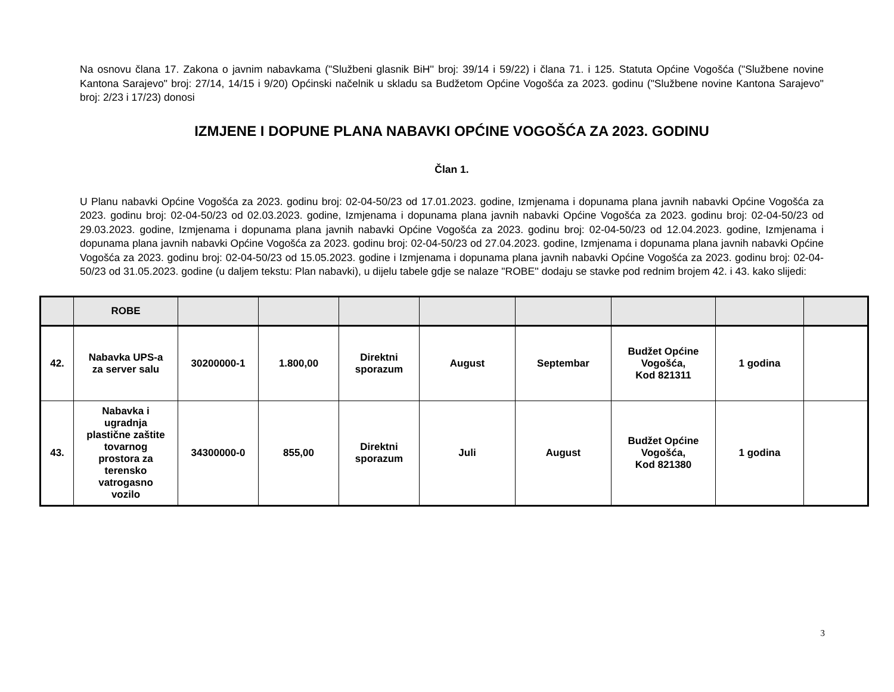Na osnovu člana 17. Zakona o javnim nabavkama ("Službeni glasnik BiH'' broj: 39/14 i 59/22) i člana 71. i 125. Statuta Općine Vogošća ("Službene novine Kantona Sarajevo" broj: 27/14, 14/15 i 9/20) Općinski načelnik u skladu sa Budžetom Općine Vogošća za 2023. godinu ("Službene novine Kantona Sarajevo" broj: 2/23 i 17/23) donosi
IZMJENE I DOPUNE PLANA NABAVKI OPĆINE VOGOŠĆA ZA 2023. GODINU
Član 1.
U Planu nabavki Općine Vogošća za 2023. godinu broj: 02-04-50/23 od 17.01.2023. godine, Izmjenama i dopunama plana javnih nabavki Općine Vogošća za 2023. godinu broj: 02-04-50/23 od 02.03.2023. godine, Izmjenama i dopunama plana javnih nabavki Općine Vogošća za 2023. godinu broj: 02-04-50/23 od 29.03.2023. godine, Izmjenama i dopunama plana javnih nabavki Općine Vogošća za 2023. godinu broj: 02-04-50/23 od 12.04.2023. godine, Izmjenama i dopunama plana javnih nabavki Općine Vogošća za 2023. godinu broj: 02-04-50/23 od 27.04.2023. godine, Izmjenama i dopunama plana javnih nabavki Općine Vogošća za 2023. godinu broj: 02-04-50/23 od 15.05.2023. godine i Izmjenama i dopunama plana javnih nabavki Općine Vogošća za 2023. godinu broj: 02-04-50/23 od 31.05.2023. godine (u daljem tekstu: Plan nabavki), u dijelu tabele gdje se nalaze "ROBE'' dodaju se stavke pod rednim brojem 42. i 43. kako slijedi:
| | ROBE | | | | | | | | |
| 42. | Nabavka UPS-a za server salu | 30200000-1 | 1.800,00 | Direktni sporazum | August | Septembar | Budžet Općine Vogošća, Kod 821311 | 1 godina | |
| 43. | Nabavka i ugradnja plastične zaštite tovarnog prostora za terensko vatrogasno vozilo | 34300000-0 | 855,00 | Direktni sporazum | Juli | August | Budžet Općine Vogošća, Kod 821380 | 1 godina | |
3